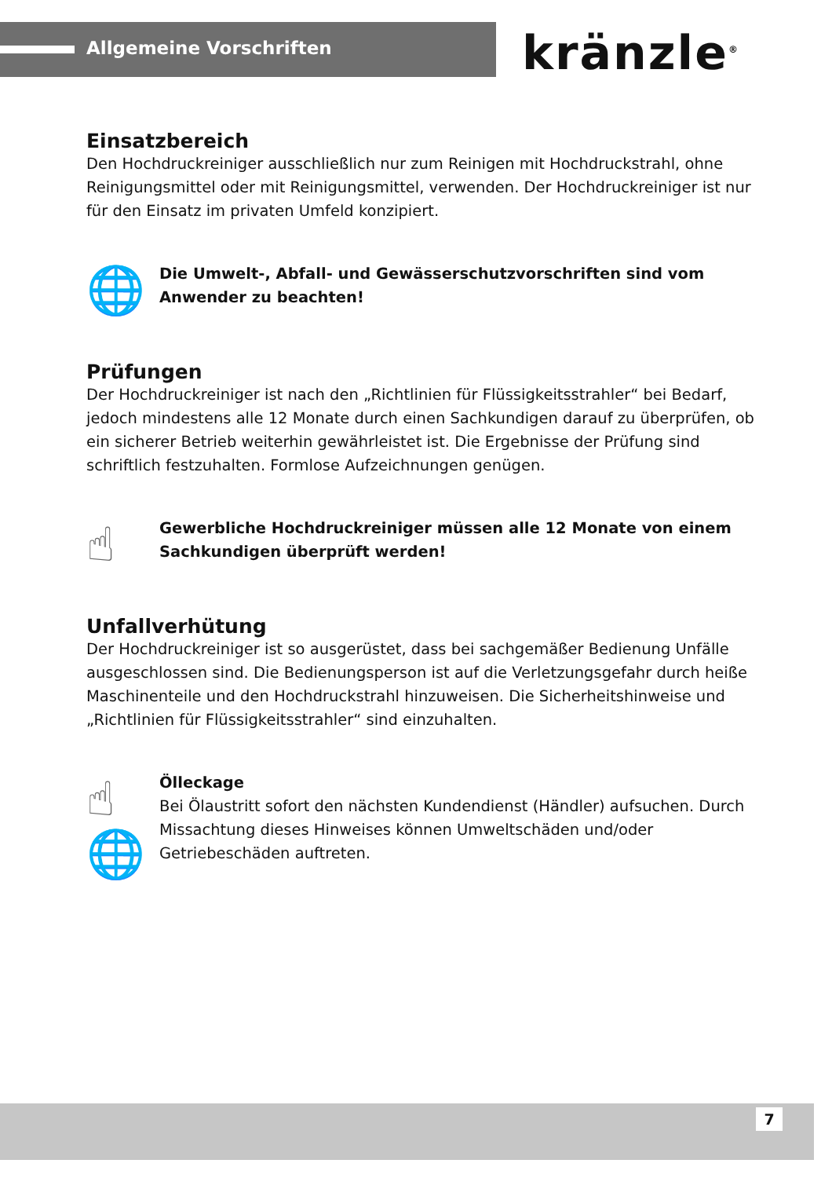Allgemeine Vorschriften kränzle<sup>®</sup>
Einsatzbereich
Den Hochdruckreiniger ausschließlich nur zum Reinigen mit Hochdruckstrahl, ohne Reinigungsmittel oder mit Reinigungsmittel, verwenden. Der Hochdruckreiniger ist nur für den Einsatz im privaten Umfeld konzipiert.
🌐
Die Umwelt-, Abfall- und Gewässerschutzvorschriften sind vom Anwender zu beachten!
Prüfungen
Der Hochdruckreiniger ist nach den „Richtlinien für Flüssigkeitsstrahler“ bei Bedarf, jedoch mindestens alle 12 Monate durch einen Sachkundigen darauf zu überprüfen, ob ein sicherer Betrieb weiterhin gewährleistet ist. Die Ergebnisse der Prüfung sind schriftlich festzuhalten. Formlose Aufzeichnungen genügen.
☝
Gewerbliche Hochdruckreiniger müssen alle 12 Monate von einem Sachkundigen überprüft werden!
Unfallverhütung
Der Hochdruckreiniger ist so ausgerüstet, dass bei sachgemäßer Bedienung Unfälle ausgeschlossen sind. Die Bedienungsperson ist auf die Verletzungsgefahr durch heiße Maschinenteile und den Hochdruckstrahl hinzuweisen. Die Sicherheitshinweise und „Richtlinien für Flüssigkeitsstrahler“ sind einzuhalten.
☝
🌐
Ölleckage
Bei Ölaustritt sofort den nächsten Kundendienst (Händler) aufsuchen. Durch Missachtung dieses Hinweises können Umweltschäden und/oder Getriebeschäden auftreten.
7